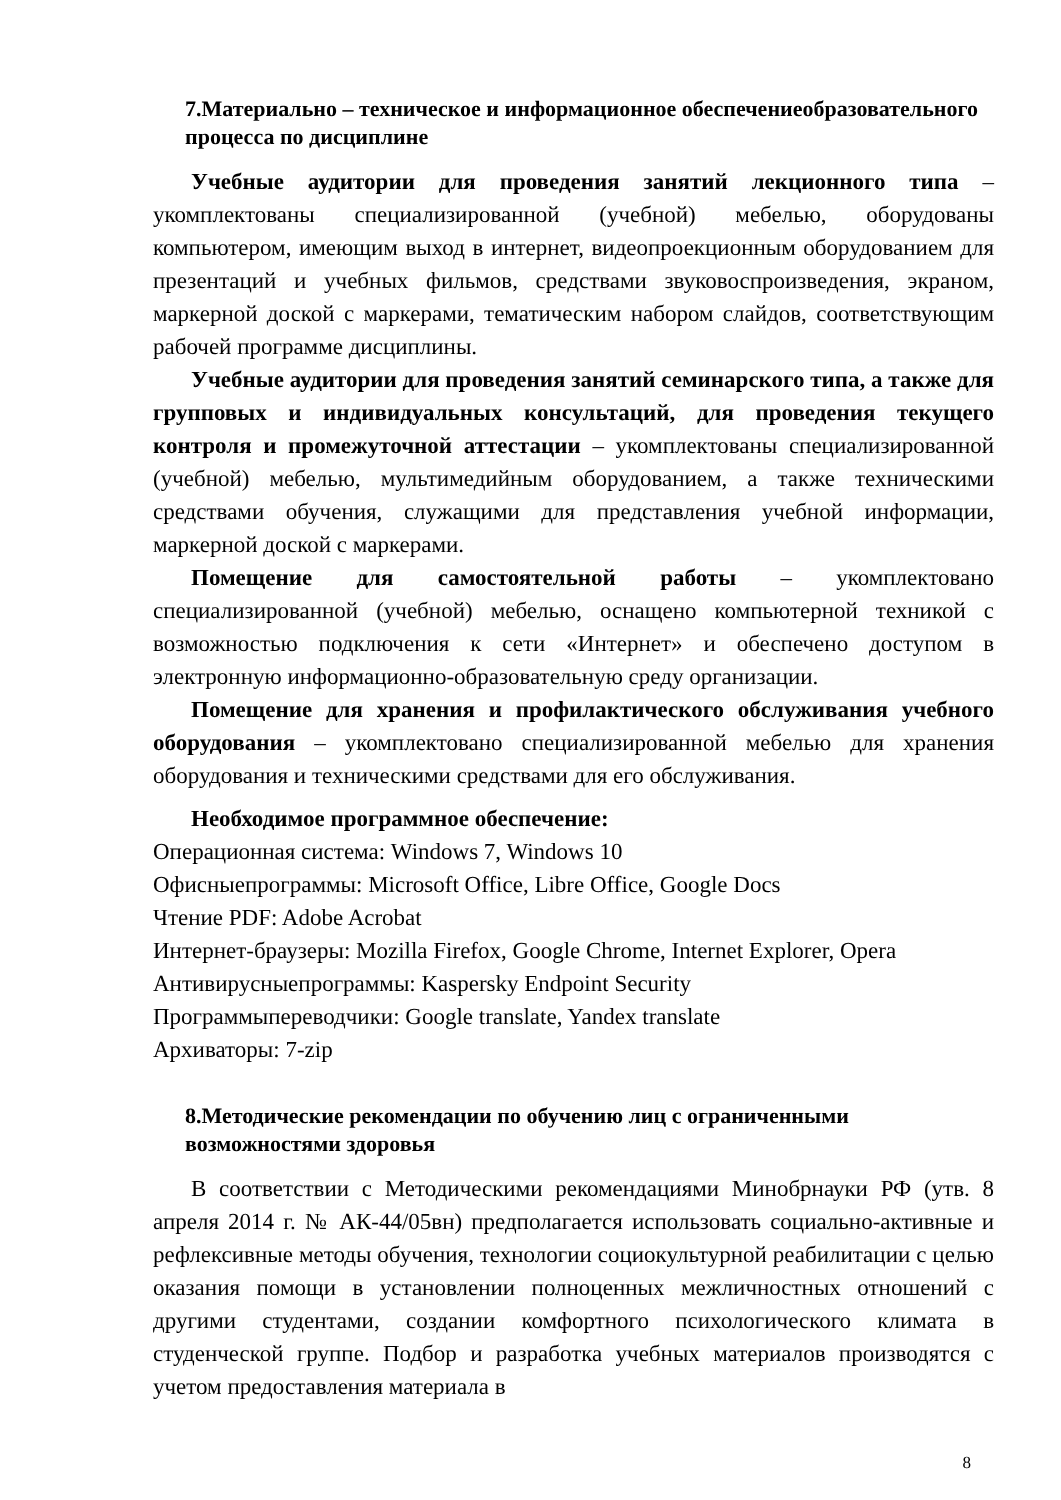7.Материально – техническое и информационное обеспечениеобразовательного процесса по дисциплине
Учебные аудитории для проведения занятий лекционного типа – укомплектованы специализированной (учебной) мебелью, оборудованы компьютером, имеющим выход в интернет, видеопроекционным оборудованием для презентаций и учебных фильмов, средствами звуковоспроизведения, экраном, маркерной доской с маркерами, тематическим набором слайдов, соответствующим рабочей программе дисциплины.
Учебные аудитории для проведения занятий семинарского типа, а также для групповых и индивидуальных консультаций, для проведения текущего контроля и промежуточной аттестации – укомплектованы специализированной (учебной) мебелью, мультимедийным оборудованием, а также техническими средствами обучения, служащими для представления учебной информации, маркерной доской с маркерами.
Помещение для самостоятельной работы – укомплектовано специализированной (учебной) мебелью, оснащено компьютерной техникой с возможностью подключения к сети «Интернет» и обеспечено доступом в электронную информационно-образовательную среду организации.
Помещение для хранения и профилактического обслуживания учебного оборудования – укомплектовано специализированной мебелью для хранения оборудования и техническими средствами для его обслуживания.
Необходимое программное обеспечение:
Операционная система: Windows 7, Windows 10
Офисныепрограммы: Microsoft Office, Libre Office, Google Docs
Чтение PDF: Adobe Acrobat
Интернет-браузеры: Mozilla Firefox, Google Chrome, Internet Explorer, Opera
Антивирусныепрограммы: Kaspersky Endpoint Security
Программыпереводчики: Google translate, Yandex translate
Архиваторы: 7-zip
8.Методические рекомендации по обучению лиц с ограниченными возможностями здоровья
В соответствии с Методическими рекомендациями Минобрнауки РФ (утв. 8 апреля 2014 г. № АК-44/05вн) предполагается использовать социально-активные и рефлексивные методы обучения, технологии социокультурной реабилитации с целью оказания помощи в установлении полноценных межличностных отношений с другими студентами, создании комфортного психологического климата в студенческой группе. Подбор и разработка учебных материалов производятся с учетом предоставления материала в
8